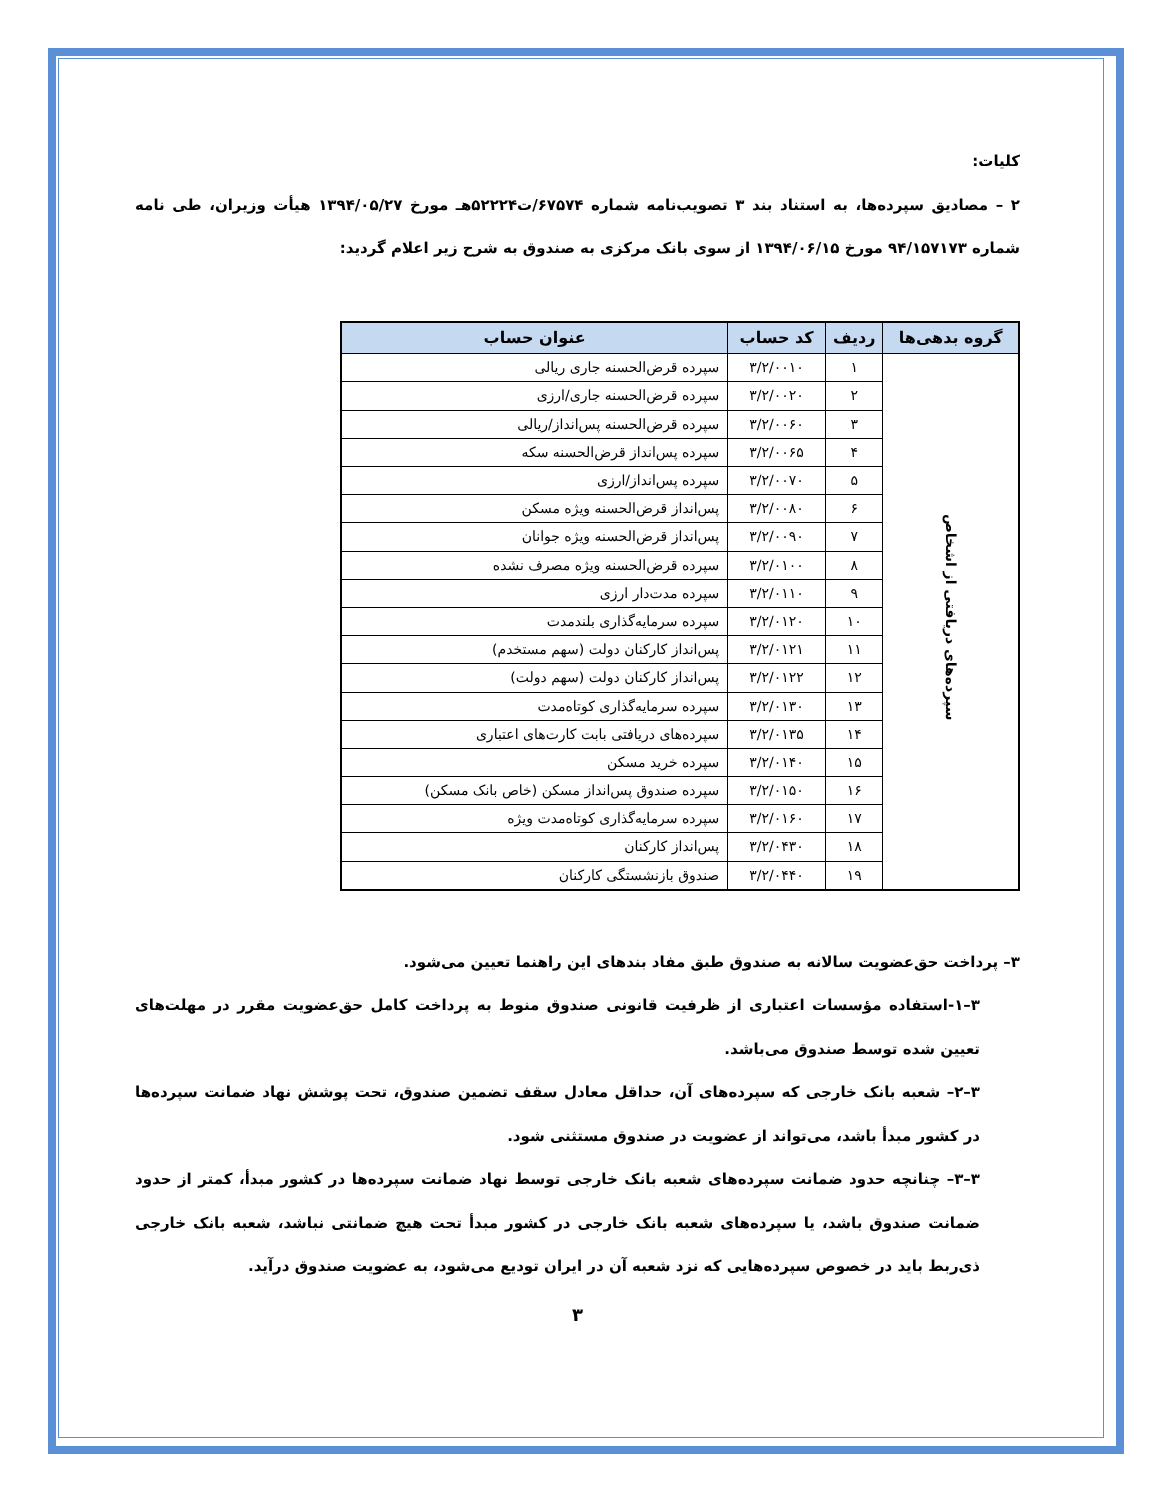کلیات:
۲ – مصادیق سپرده‌ها، به استناد بند ۳ تصویب‌نامه شماره ۶۷۵۷۴/ت۵۲۲۲۴هـ مورخ ۱۳۹۴/۰۵/۲۷ هیأت وزیران، طی نامه شماره ۹۴/۱۵۷۱۷۳ مورخ ۱۳۹۴/۰۶/۱۵ از سوی بانک مرکزی به صندوق به شرح زیر اعلام گردید:
| گروه بدهی‌ها | ردیف | کد حساب | عنوان حساب |
| --- | --- | --- | --- |
| سپرده‌های دریافتی از اشخاص | ۱ | ۳/۲/۰۰۱۰ | سپرده قرض‌الحسنه جاری ریالی |
| | ۲ | ۳/۲/۰۰۲۰ | سپرده قرض‌الحسنه جاری/ارزی |
| | ۳ | ۳/۲/۰۰۶۰ | سپرده قرض‌الحسنه پس‌انداز/ریالی |
| | ۴ | ۳/۲/۰۰۶۵ | سپرده پس‌انداز قرض‌الحسنه سکه |
| | ۵ | ۳/۲/۰۰۷۰ | سپرده پس‌انداز/ارزی |
| | ۶ | ۳/۲/۰۰۸۰ | پس‌انداز قرض‌الحسنه ویژه مسکن |
| | ۷ | ۳/۲/۰۰۹۰ | پس‌انداز قرض‌الحسنه ویژه جوانان |
| | ۸ | ۳/۲/۰۱۰۰ | سپرده قرض‌الحسنه ویژه مصرف نشده |
| | ۹ | ۳/۲/۰۱۱۰ | سپرده مدت‌دار ارزی |
| | ۱۰ | ۳/۲/۰۱۲۰ | سپرده سرمایه‌گذاری بلندمدت |
| | ۱۱ | ۳/۲/۰۱۲۱ | پس‌انداز کارکنان دولت (سهم مستخدم) |
| | ۱۲ | ۳/۲/۰۱۲۲ | پس‌انداز کارکنان دولت (سهم دولت) |
| | ۱۳ | ۳/۲/۰۱۳۰ | سپرده سرمایه‌گذاری کوتاه‌مدت |
| | ۱۴ | ۳/۲/۰۱۳۵ | سپرده‌های دریافتی بابت کارت‌های اعتباری |
| | ۱۵ | ۳/۲/۰۱۴۰ | سپرده خرید مسکن |
| | ۱۶ | ۳/۲/۰۱۵۰ | سپرده صندوق پس‌انداز مسکن (خاص بانک مسکن) |
| | ۱۷ | ۳/۲/۰۱۶۰ | سپرده سرمایه‌گذاری کوتاه‌مدت ویژه |
| | ۱۸ | ۳/۲/۰۴۳۰ | پس‌انداز کارکنان |
| | ۱۹ | ۳/۲/۰۴۴۰ | صندوق بازنشستگی کارکنان |
۳– پرداخت حق‌عضویت سالانه به صندوق طبق مفاد بندهای این راهنما تعیین می‌شود.
۳–۱-استفاده مؤسسات اعتباری از ظرفیت قانونی صندوق منوط به پرداخت کامل حق‌عضویت مقرر در مهلت‌های تعیین شده توسط صندوق می‌باشد.
۳–۲– شعبه بانک خارجی که سپرده‌های آن، حداقل معادل سقف تضمین صندوق، تحت پوشش نهاد ضمانت سپرده‌ها در کشور مبدأ باشد، می‌تواند از عضویت در صندوق مستثنی شود.
۳–۳– چنانچه حدود ضمانت سپرده‌های شعبه بانک خارجی توسط نهاد ضمانت سپرده‌ها در کشور مبدأ، کمتر از حدود ضمانت صندوق باشد، یا سپرده‌های شعبه بانک خارجی در کشور مبدأ تحت هیچ ضمانتی نباشد، شعبه بانک خارجی ذی‌ربط باید در خصوص سپرده‌هایی که نزد شعبه آن در ایران تودیع می‌شود، به عضویت صندوق درآید.
۳